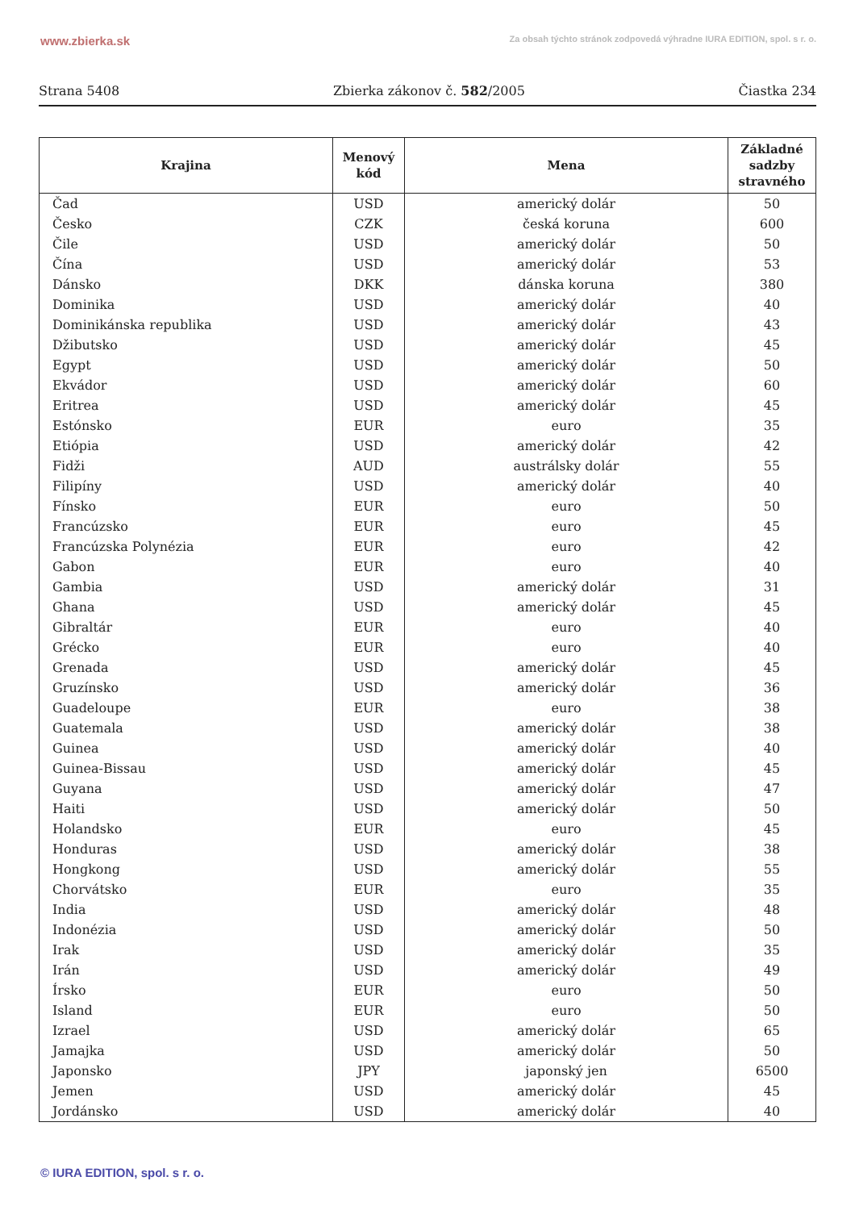www.zbierka.sk Za obsah týchto stránok zodpovedá výhradne IURA EDITION, spol. s r. o.
Strana 5408 Zbierka zákonov č. 582/2005 Čiastka 234
| Krajina | Menový kód | Mena | Základné sadzby stravného |
| --- | --- | --- | --- |
| Čad | USD | americký dolár | 50 |
| Česko | CZK | česká koruna | 600 |
| Čile | USD | americký dolár | 50 |
| Čína | USD | americký dolár | 53 |
| Dánsko | DKK | dánska koruna | 380 |
| Dominika | USD | americký dolár | 40 |
| Dominikánska republika | USD | americký dolár | 43 |
| Džibutsko | USD | americký dolár | 45 |
| Egypt | USD | americký dolár | 50 |
| Ekvádor | USD | americký dolár | 60 |
| Eritrea | USD | americký dolár | 45 |
| Estónsko | EUR | euro | 35 |
| Etiópia | USD | americký dolár | 42 |
| Fidži | AUD | austrálsky dolár | 55 |
| Filipíny | USD | americký dolár | 40 |
| Fínsko | EUR | euro | 50 |
| Francúzsko | EUR | euro | 45 |
| Francúzska Polynézia | EUR | euro | 42 |
| Gabon | EUR | euro | 40 |
| Gambia | USD | americký dolár | 31 |
| Ghana | USD | americký dolár | 45 |
| Gibraltár | EUR | euro | 40 |
| Grécko | EUR | euro | 40 |
| Grenada | USD | americký dolár | 45 |
| Gruzínsko | USD | americký dolár | 36 |
| Guadeloupe | EUR | euro | 38 |
| Guatemala | USD | americký dolár | 38 |
| Guinea | USD | americký dolár | 40 |
| Guinea-Bissau | USD | americký dolár | 45 |
| Guyana | USD | americký dolár | 47 |
| Haiti | USD | americký dolár | 50 |
| Holandsko | EUR | euro | 45 |
| Honduras | USD | americký dolár | 38 |
| Hongkong | USD | americký dolár | 55 |
| Chorvátsko | EUR | euro | 35 |
| India | USD | americký dolár | 48 |
| Indonézia | USD | americký dolár | 50 |
| Irak | USD | americký dolár | 35 |
| Irán | USD | americký dolár | 49 |
| Írsko | EUR | euro | 50 |
| Island | EUR | euro | 50 |
| Izrael | USD | americký dolár | 65 |
| Jamajka | USD | americký dolár | 50 |
| Japonsko | JPY | japonský jen | 6500 |
| Jemen | USD | americký dolár | 45 |
| Jordánsko | USD | americký dolár | 40 |
© IURA EDITION, spol. s r. o.